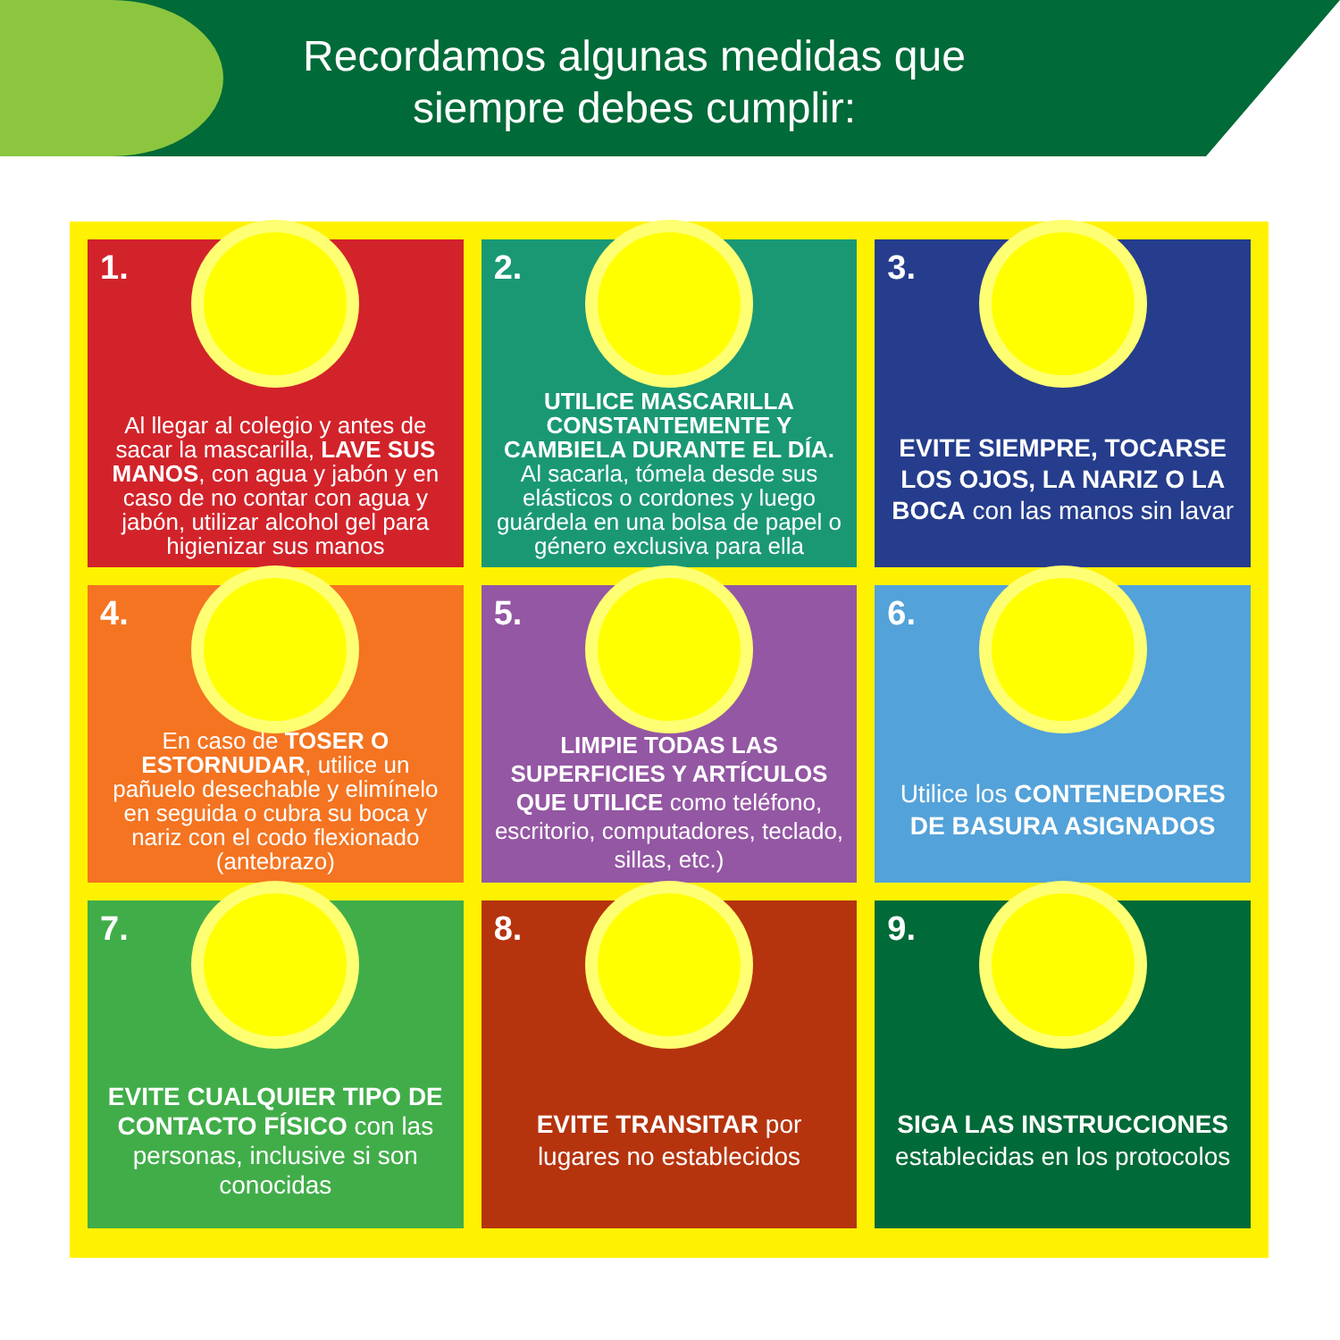Recordamos algunas medidas que siempre debes cumplir:
1.
Al llegar al colegio y antes de sacar la mascarilla, LAVE SUS MANOS, con agua y jabón y en caso de no contar con agua y jabón, utilizar alcohol gel para higienizar sus manos
2.
UTILICE MASCARILLA CONSTANTEMENTE Y CAMBIELA DURANTE EL DÍA. Al sacarla, tómela desde sus elásticos o cordones y luego guárdela en una bolsa de papel o género exclusiva para ella
3.
EVITE SIEMPRE, TOCARSE LOS OJOS, LA NARIZ O LA BOCA con las manos sin lavar
4.
En caso de TOSER O ESTORNUDAR, utilice un pañuelo desechable y elimínelo en seguida o cubra su boca y nariz con el codo flexionado (antebrazo)
5.
LIMPIE TODAS LAS SUPERFICIES Y ARTÍCULOS QUE UTILICE como teléfono, escritorio, computadores, teclado, sillas, etc.)
6.
Utilice los CONTENEDORES DE BASURA ASIGNADOS
7.
EVITE CUALQUIER TIPO DE CONTACTO FÍSICO con las personas, inclusive si son conocidas
8.
EVITE TRANSITAR por lugares no establecidos
9.
SIGA LAS INSTRUCCIONES establecidas en los protocolos